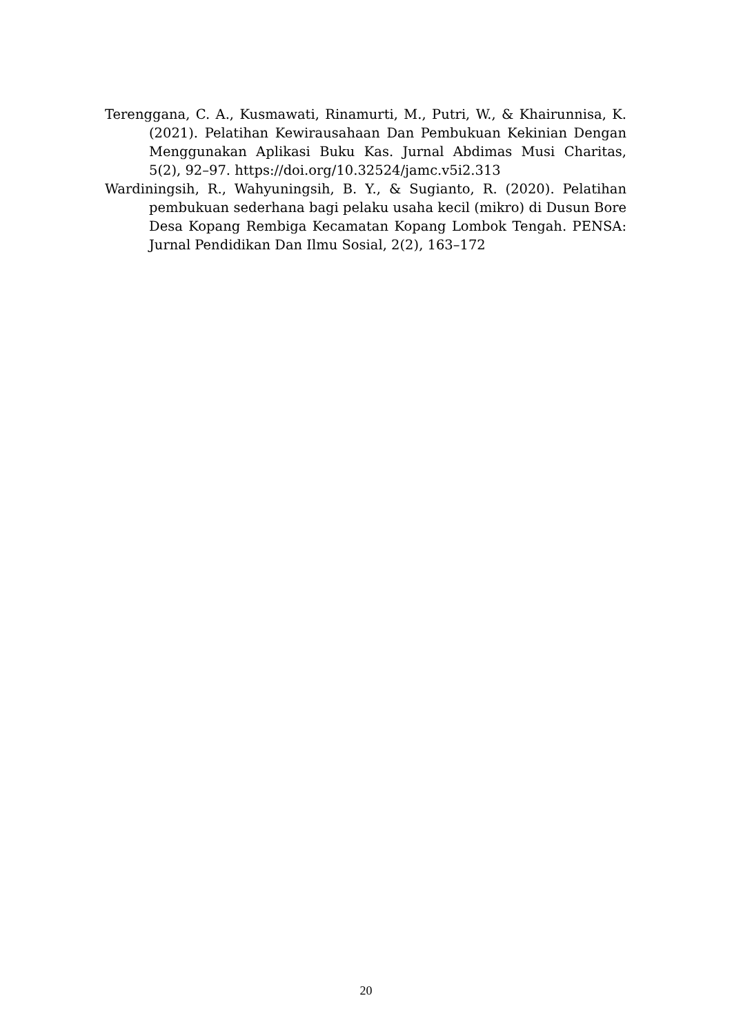Terenggana, C. A., Kusmawati, Rinamurti, M., Putri, W., & Khairunnisa, K. (2021). Pelatihan Kewirausahaan Dan Pembukuan Kekinian Dengan Menggunakan Aplikasi Buku Kas. Jurnal Abdimas Musi Charitas, 5(2), 92–97. https://doi.org/10.32524/jamc.v5i2.313
Wardiningsih, R., Wahyuningsih, B. Y., & Sugianto, R. (2020). Pelatihan pembukuan sederhana bagi pelaku usaha kecil (mikro) di Dusun Bore Desa Kopang Rembiga Kecamatan Kopang Lombok Tengah. PENSA: Jurnal Pendidikan Dan Ilmu Sosial, 2(2), 163–172
20